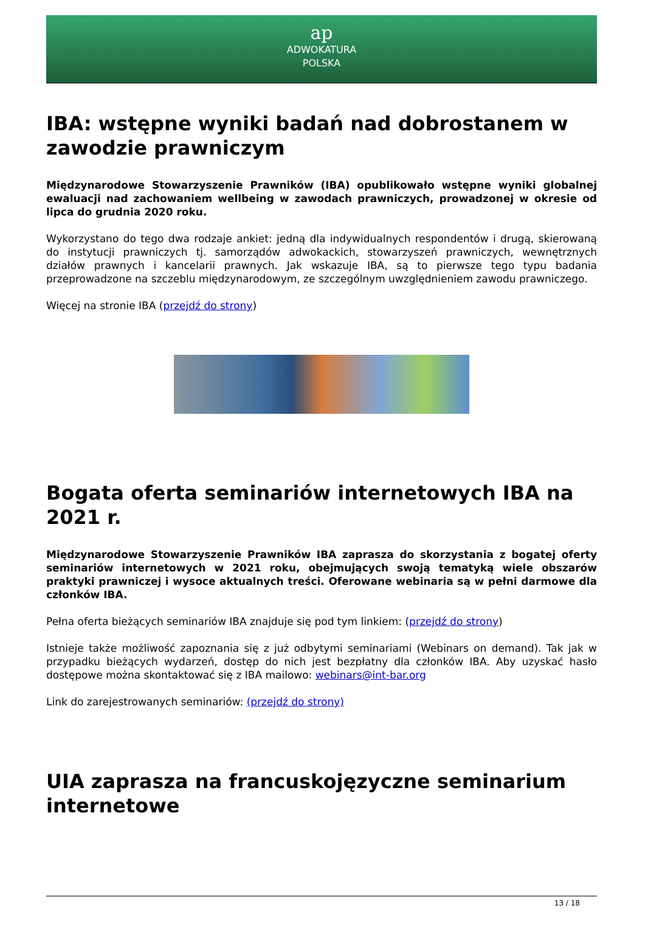ap
ADWOKATURA
POLSKA
IBA: wstępne wyniki badań nad dobrostanem w zawodzie prawniczym
Międzynarodowe Stowarzyszenie Prawników (IBA) opublikowało wstępne wyniki globalnej ewaluacji nad zachowaniem wellbeing w zawodach prawniczych, prowadzonej w okresie od lipca do grudnia 2020 roku.
Wykorzystano do tego dwa rodzaje ankiet: jedną dla indywidualnych respondentów i drugą, skierowaną do instytucji prawniczych tj. samorządów adwokackich, stowarzyszeń prawniczych, wewnętrznych działów prawnych i kancelarii prawnych. Jak wskazuje IBA, są to pierwsze tego typu badania przeprowadzone na szczeblu międzynarodowym, ze szczególnym uwzględnieniem zawodu prawniczego.
Więcej na stronie IBA (przejdź do strony)
Bogata oferta seminariów internetowych IBA na 2021 r.
Międzynarodowe Stowarzyszenie Prawników IBA zaprasza do skorzystania z bogatej oferty seminariów internetowych w 2021 roku, obejmujących swoją tematyką wiele obszarów praktyki prawniczej i wysoce aktualnych treści. Oferowane webinaria są w pełni darmowe dla członków IBA.
Pełna oferta bieżących seminariów IBA znajduje się pod tym linkiem: (przejdź do strony)
Istnieje także możliwość zapoznania się z już odbytymi seminariami (Webinars on demand). Tak jak w przypadku bieżących wydarzeń, dostęp do nich jest bezpłatny dla członków IBA. Aby uzyskać hasło dostępowe można skontaktować się z IBA mailowo: webinars@int-bar.org
Link do zarejestrowanych seminariów: (przejdź do strony)
UIA zaprasza na francuskojęzyczne seminarium internetowe
13 / 18